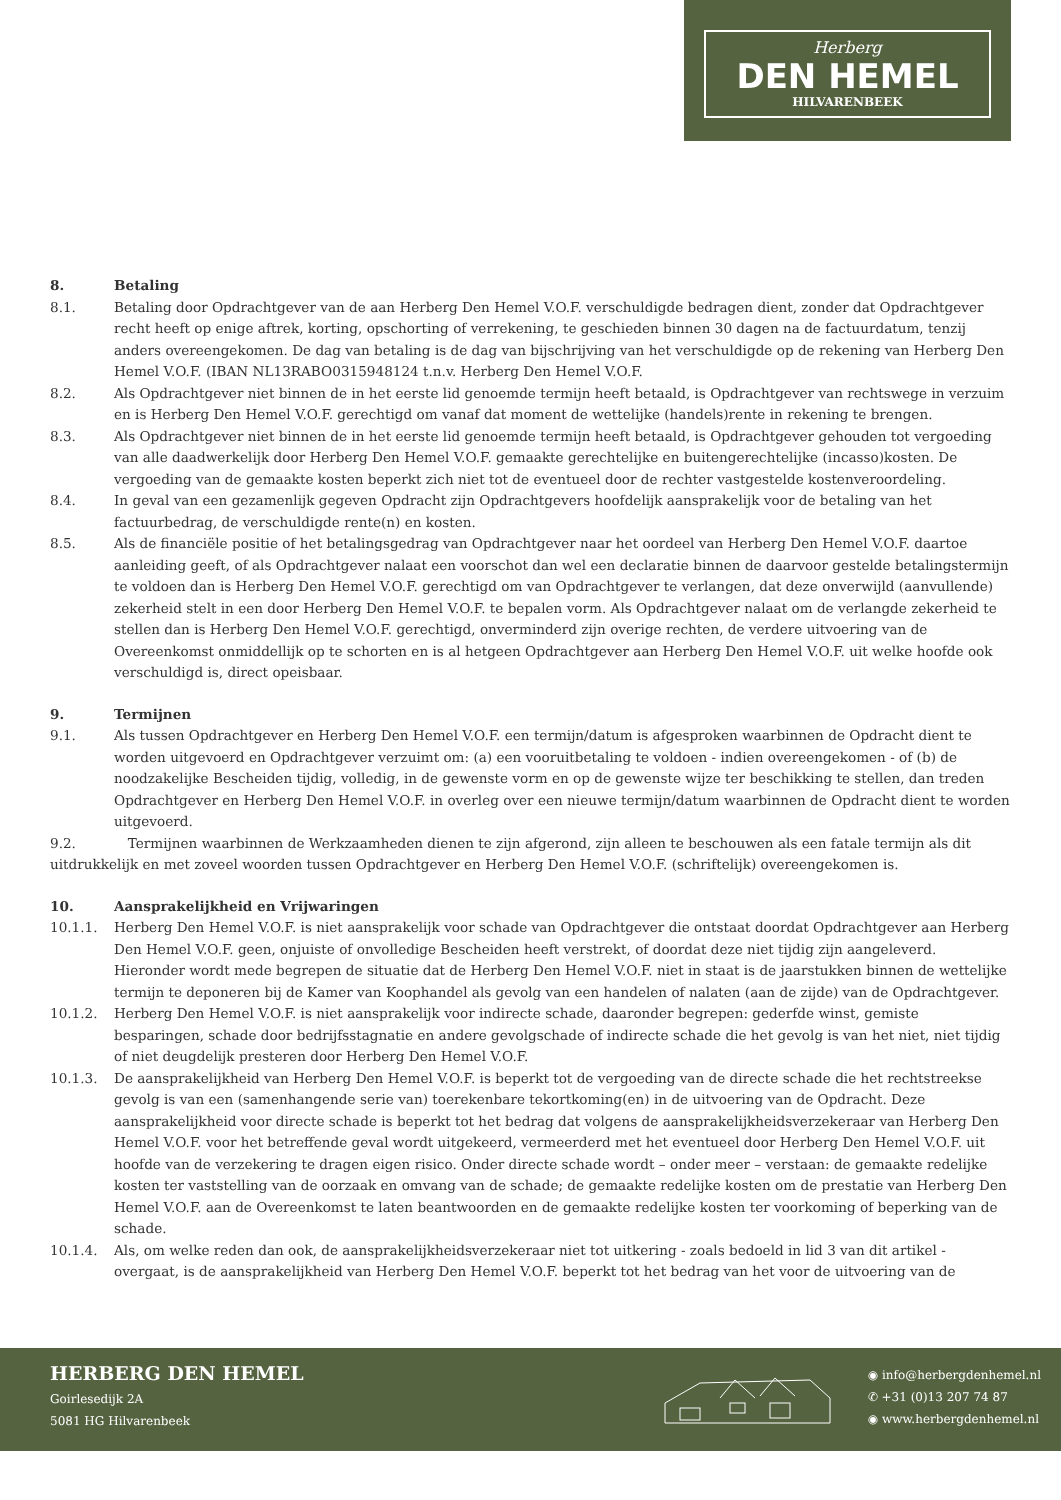Herberg
DEN HEMEL
HILVARENBEEK
8. Betaling
8.1. Betaling door Opdrachtgever van de aan Herberg Den Hemel V.O.F. verschuldigde bedragen dient, zonder dat Opdrachtgever recht heeft op enige aftrek, korting, opschorting of verrekening, te geschieden binnen 30 dagen na de factuurdatum, tenzij anders overeengekomen. De dag van betaling is de dag van bijschrijving van het verschuldigde op de rekening van Herberg Den Hemel V.O.F. (IBAN NL13RABO0315948124 t.n.v. Herberg Den Hemel V.O.F.
8.2. Als Opdrachtgever niet binnen de in het eerste lid genoemde termijn heeft betaald, is Opdrachtgever van rechtswege in verzuim en is Herberg Den Hemel V.O.F. gerechtigd om vanaf dat moment de wettelijke (handels)rente in rekening te brengen.
8.3. Als Opdrachtgever niet binnen de in het eerste lid genoemde termijn heeft betaald, is Opdrachtgever gehouden tot vergoeding van alle daadwerkelijk door Herberg Den Hemel V.O.F. gemaakte gerechtelijke en buitengerechtelijke (incasso)kosten. De vergoeding van de gemaakte kosten beperkt zich niet tot de eventueel door de rechter vastgestelde kostenveroordeling.
8.4. In geval van een gezamenlijk gegeven Opdracht zijn Opdrachtgevers hoofdelijk aansprakelijk voor de betaling van het factuurbedrag, de verschuldigde rente(n) en kosten.
8.5. Als de financiële positie of het betalingsgedrag van Opdrachtgever naar het oordeel van Herberg Den Hemel V.O.F. daartoe aanleiding geeft, of als Opdrachtgever nalaat een voorschot dan wel een declaratie binnen de daarvoor gestelde betalingstermijn te voldoen dan is Herberg Den Hemel V.O.F. gerechtigd om van Opdrachtgever te verlangen, dat deze onverwijld (aanvullende) zekerheid stelt in een door Herberg Den Hemel V.O.F. te bepalen vorm. Als Opdrachtgever nalaat om de verlangde zekerheid te stellen dan is Herberg Den Hemel V.O.F. gerechtigd, onverminderd zijn overige rechten, de verdere uitvoering van de Overeenkomst onmiddellijk op te schorten en is al hetgeen Opdrachtgever aan Herberg Den Hemel V.O.F. uit welke hoofde ook verschuldigd is, direct opeisbaar.
9. Termijnen
9.1. Als tussen Opdrachtgever en Herberg Den Hemel V.O.F. een termijn/datum is afgesproken waarbinnen de Opdracht dient te worden uitgevoerd en Opdrachtgever verzuimt om: (a) een vooruitbetaling te voldoen - indien overeengekomen - of (b) de noodzakelijke Bescheiden tijdig, volledig, in de gewenste vorm en op de gewenste wijze ter beschikking te stellen, dan treden Opdrachtgever en Herberg Den Hemel V.O.F. in overleg over een nieuwe termijn/datum waarbinnen de Opdracht dient te worden uitgevoerd.
9.2. Termijnen waarbinnen de Werkzaamheden dienen te zijn afgerond, zijn alleen te beschouwen als een fatale termijn als dit uitdrukkelijk en met zoveel woorden tussen Opdrachtgever en Herberg Den Hemel V.O.F. (schriftelijk) overeengekomen is.
10. Aansprakelijkheid en Vrijwaringen
10.1.1. Herberg Den Hemel V.O.F. is niet aansprakelijk voor schade van Opdrachtgever die ontstaat doordat Opdrachtgever aan Herberg Den Hemel V.O.F. geen, onjuiste of onvolledige Bescheiden heeft verstrekt, of doordat deze niet tijdig zijn aangeleverd. Hieronder wordt mede begrepen de situatie dat de Herberg Den Hemel V.O.F. niet in staat is de jaarstukken binnen de wettelijke termijn te deponeren bij de Kamer van Koophandel als gevolg van een handelen of nalaten (aan de zijde) van de Opdrachtgever.
10.1.2. Herberg Den Hemel V.O.F. is niet aansprakelijk voor indirecte schade, daaronder begrepen: gederfde winst, gemiste besparingen, schade door bedrijfsstagnatie en andere gevolgschade of indirecte schade die het gevolg is van het niet, niet tijdig of niet deugdelijk presteren door Herberg Den Hemel V.O.F.
10.1.3. De aansprakelijkheid van Herberg Den Hemel V.O.F. is beperkt tot de vergoeding van de directe schade die het rechtstreekse gevolg is van een (samenhangende serie van) toerekenbare tekortkoming(en) in de uitvoering van de Opdracht. Deze aansprakelijkheid voor directe schade is beperkt tot het bedrag dat volgens de aansprakelijkheidsverzekeraar van Herberg Den Hemel V.O.F. voor het betreffende geval wordt uitgekeerd, vermeerderd met het eventueel door Herberg Den Hemel V.O.F. uit hoofde van de verzekering te dragen eigen risico. Onder directe schade wordt – onder meer – verstaan: de gemaakte redelijke kosten ter vaststelling van de oorzaak en omvang van de schade; de gemaakte redelijke kosten om de prestatie van Herberg Den Hemel V.O.F. aan de Overeenkomst te laten beantwoorden en de gemaakte redelijke kosten ter voorkoming of beperking van de schade.
10.1.4. Als, om welke reden dan ook, de aansprakelijkheidsverzekeraar niet tot uitkering - zoals bedoeld in lid 3 van dit artikel - overgaat, is de aansprakelijkheid van Herberg Den Hemel V.O.F. beperkt tot het bedrag van het voor de uitvoering van de
HERBERG DEN HEMEL
Goirlesedijk 2A
5081 HG Hilvarenbeek
◉ info@herbergdenhemel.nl
✆ +31 (0)13 207 74 87
◉ www.herbergdenhemel.nl